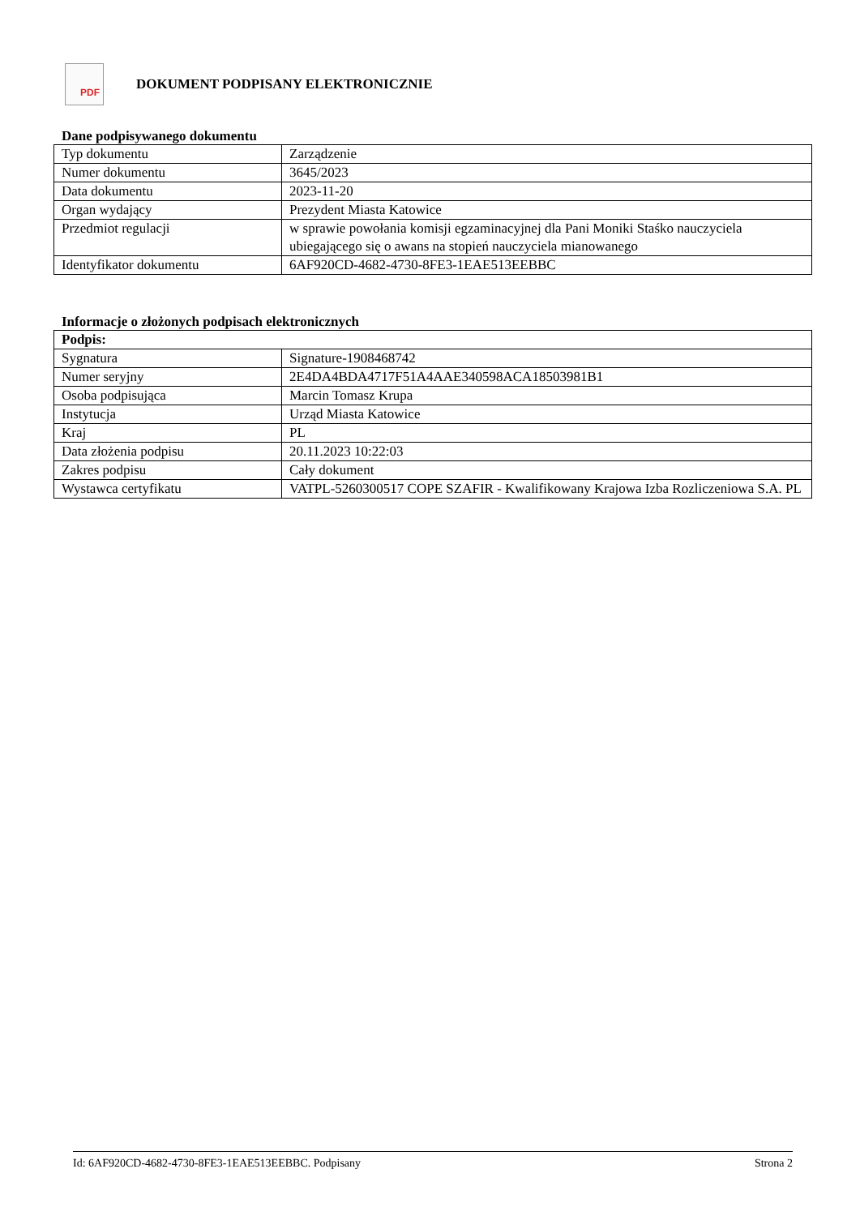PDF
DOKUMENT PODPISANY ELEKTRONICZNIE
Dane podpisywanego dokumentu
| Typ dokumentu | Zarządzenie |
| Numer dokumentu | 3645/2023 |
| Data dokumentu | 2023-11-20 |
| Organ wydający | Prezydent Miasta Katowice |
| Przedmiot regulacji | w sprawie powołania komisji egzaminacyjnej dla Pani Moniki Staśko nauczyciela ubiegającego się o awans na stopień nauczyciela mianowanego |
| Identyfikator dokumentu | 6AF920CD-4682-4730-8FE3-1EAE513EEBBC |
Informacje o złożonych podpisach elektronicznych
| Podpis: | |
| --- | --- |
| Sygnatura | Signature-1908468742 |
| Numer seryjny | 2E4DA4BDA4717F51A4AAE340598ACA18503981B1 |
| Osoba podpisująca | Marcin Tomasz Krupa |
| Instytucja | Urząd Miasta Katowice |
| Kraj | PL |
| Data złożenia podpisu | 20.11.2023 10:22:03 |
| Zakres podpisu | Cały dokument |
| Wystawca certyfikatu | VATPL-5260300517 COPE SZAFIR - Kwalifikowany Krajowa Izba Rozliczeniowa S.A. PL |
Id: 6AF920CD-4682-4730-8FE3-1EAE513EEBBC. Podpisany Strona 2